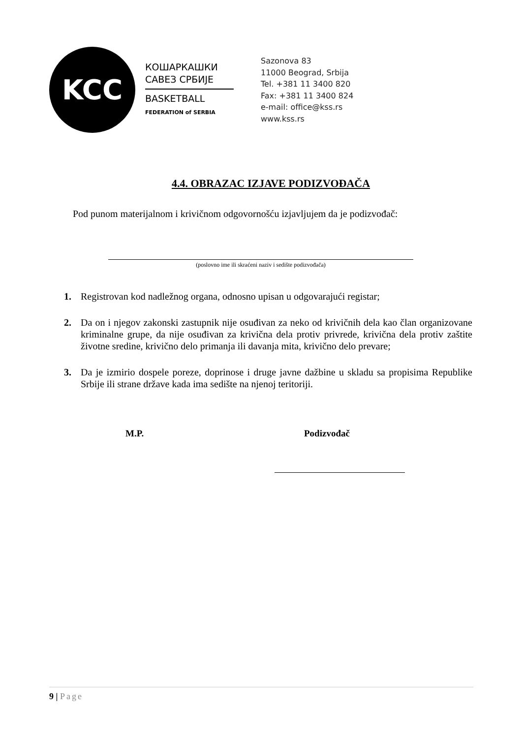KCC
КОШАРКАШКИ
САВЕЗ СРБИЈЕ
BASKETBALL
FEDERATION of SERBIA
Sazonova 83
11000 Beograd, Srbija
Tel. +381 11 3400 820
Fax: +381 11 3400 824
e-mail: office@kss.rs
www.kss.rs
4.4. OBRAZAC IZJAVE PODIZVOĐAČA
Pod punom materijalnom i krivičnom odgovornošću izjavljujem da je podizvođač:
(poslovno ime ili skraćeni naziv i sedište podizvođača)
1. Registrovan kod nadležnog organa, odnosno upisan u odgovarajući registar;
2. Da on i njegov zakonski zastupnik nije osuđivan za neko od krivičnih dela kao član organizovane kriminalne grupe, da nije osuđivan za krivična dela protiv privrede, krivična dela protiv zaštite životne sredine, krivično delo primanja ili davanja mita, krivično delo prevare;
3. Da je izmirio dospele poreze, doprinose i druge javne dažbine u skladu sa propisima Republike Srbije ili strane države kada ima sedište na njenoj teritoriji.
M.P. Podizvođač
9 | Page